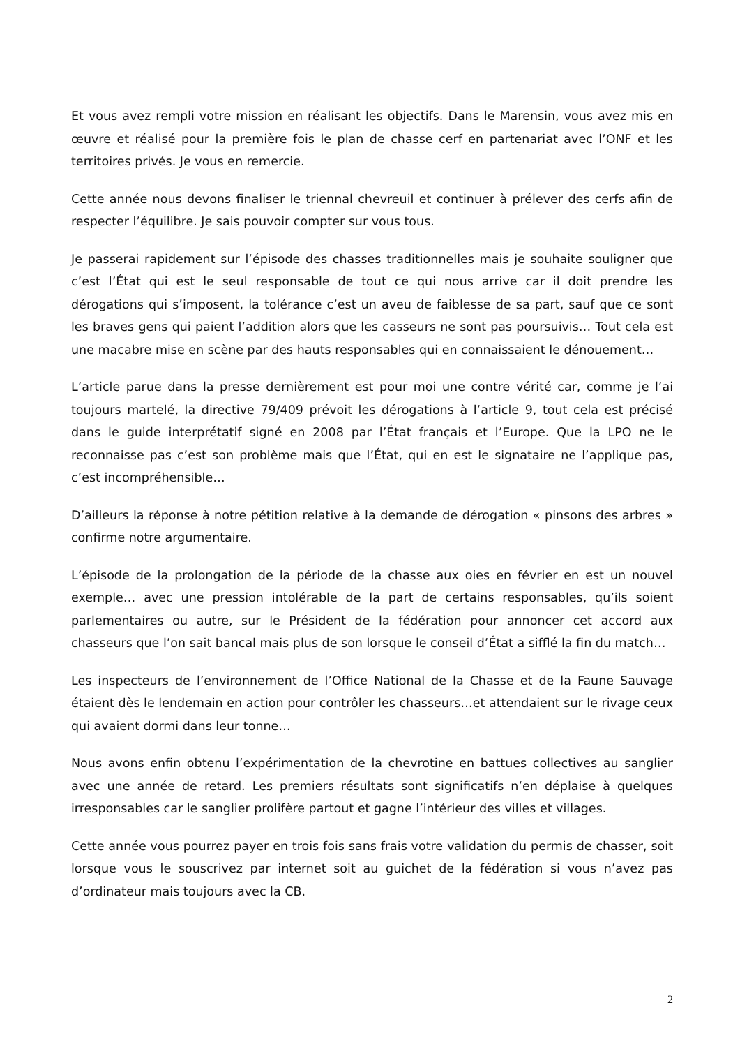Et vous avez rempli votre mission en réalisant les objectifs. Dans le Marensin, vous avez mis en œuvre et réalisé pour la première fois le plan de chasse cerf en partenariat avec l’ONF et les territoires privés. Je vous en remercie.
Cette année nous devons finaliser le triennal chevreuil et continuer à prélever des cerfs afin de respecter l’équilibre. Je sais pouvoir compter sur vous tous.
Je passerai rapidement sur l’épisode des chasses traditionnelles mais je souhaite souligner que c’est l’État qui est le seul responsable de tout ce qui nous arrive car il doit prendre les dérogations qui s’imposent, la tolérance c’est un aveu de faiblesse de sa part, sauf que ce sont les braves gens qui paient l’addition alors que les casseurs ne sont pas poursuivis… Tout cela est une macabre mise en scène par des hauts responsables qui en connaissaient le dénouement…
L’article parue dans la presse dernièrement est pour moi une contre vérité car, comme je l’ai toujours martelé, la directive 79/409 prévoit les dérogations à l’article 9, tout cela est précisé dans le guide interprétatif signé en 2008 par l’État français et l’Europe. Que la LPO ne le reconnaisse pas c’est son problème mais que l’État, qui en est le signataire ne l’applique pas, c’est incompréhensible…
D’ailleurs la réponse à notre pétition relative à la demande de dérogation « pinsons des arbres » confirme notre argumentaire.
L’épisode de la prolongation de la période de la chasse aux oies en février en est un nouvel exemple… avec une pression intolérable de la part de certains responsables, qu’ils soient parlementaires ou autre, sur le Président de la fédération pour annoncer cet accord aux chasseurs que l’on sait bancal mais plus de son lorsque le conseil d’État a sifflé la fin du match…
Les inspecteurs de l’environnement de l’Office National de la Chasse et de la Faune Sauvage étaient dès le lendemain en action pour contrôler les chasseurs…et attendaient sur le rivage ceux qui avaient dormi dans leur tonne…
Nous avons enfin obtenu l’expérimentation de la chevrotine en battues collectives au sanglier avec une année de retard. Les premiers résultats sont significatifs n’en déplaise à quelques irresponsables car le sanglier prolifère partout et gagne l’intérieur des villes et villages.
Cette année vous pourrez payer en trois fois sans frais votre validation du permis de chasser, soit lorsque vous le souscrivez par internet soit au guichet de la fédération si vous n’avez pas d’ordinateur mais toujours avec la CB.
2